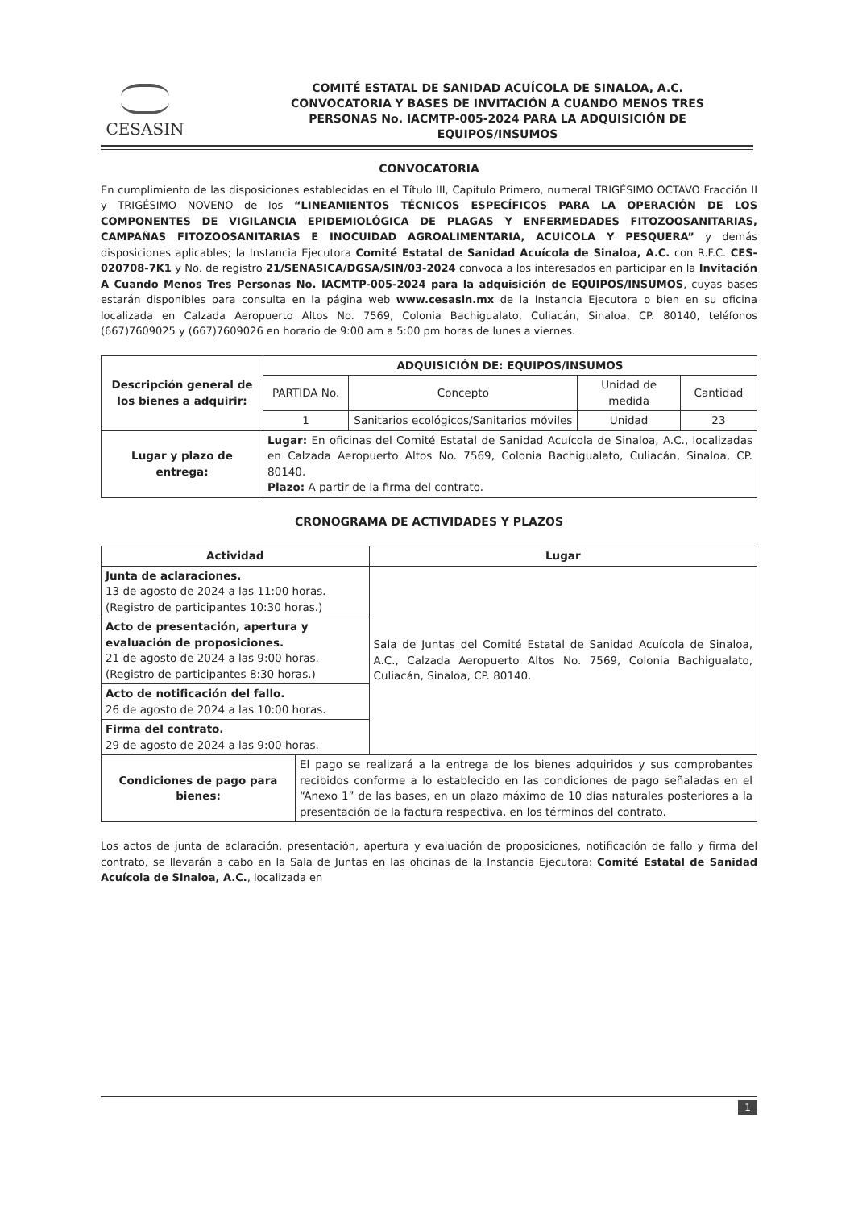CESASIN
COMITÉ ESTATAL DE SANIDAD ACUÍCOLA DE SINALOA, A.C.
CONVOCATORIA Y BASES DE INVITACIÓN A CUANDO MENOS TRES
PERSONAS No. IACMTP-005-2024 PARA LA ADQUISICIÓN DE
EQUIPOS/INSUMOS
CONVOCATORIA
En cumplimiento de las disposiciones establecidas en el Título III, Capítulo Primero, numeral TRIGÉSIMO OCTAVO Fracción II y TRIGÉSIMO NOVENO de los “LINEAMIENTOS TÉCNICOS ESPECÍFICOS PARA LA OPERACIÓN DE LOS COMPONENTES DE VIGILANCIA EPIDEMIOLÓGICA DE PLAGAS Y ENFERMEDADES FITOZOOSANITARIAS, CAMPAÑAS FITOZOOSANITARIAS E INOCUIDAD AGROALIMENTARIA, ACUÍCOLA Y PESQUERA” y demás disposiciones aplicables; la Instancia Ejecutora Comité Estatal de Sanidad Acuícola de Sinaloa, A.C. con R.F.C. CES-020708-7K1 y No. de registro 21/SENASICA/DGSA/SIN/03-2024 convoca a los interesados en participar en la Invitación A Cuando Menos Tres Personas No. IACMTP-005-2024 para la adquisición de EQUIPOS/INSUMOS, cuyas bases estarán disponibles para consulta en la página web www.cesasin.mx de la Instancia Ejecutora o bien en su oficina localizada en Calzada Aeropuerto Altos No. 7569, Colonia Bachigualato, Culiacán, Sinaloa, CP. 80140, teléfonos (667)7609025 y (667)7609026 en horario de 9:00 am a 5:00 pm horas de lunes a viernes.
| Descripción general de los bienes a adquirir: | ADQUISICIÓN DE: EQUIPOS/INSUMOS | | | |
| --- | --- | --- | --- | --- |
| | PARTIDA No. | Concepto | Unidad de medida | Cantidad |
| | 1 | Sanitarios ecológicos/Sanitarios móviles | Unidad | 23 |
| Lugar y plazo de entrega: | Lugar: En oficinas del Comité Estatal de Sanidad Acuícola de Sinaloa, A.C., localizadas en Calzada Aeropuerto Altos No. 7569, Colonia Bachigualato, Culiacán, Sinaloa, CP. 80140. Plazo: A partir de la firma del contrato. | | | |
CRONOGRAMA DE ACTIVIDADES Y PLAZOS
| Actividad | | Lugar |
| --- | --- | --- |
| Junta de aclaraciones. 13 de agosto de 2024 a las 11:00 horas. (Registro de participantes 10:30 horas.) | | Sala de Juntas del Comité Estatal de Sanidad Acuícola de Sinaloa, A.C., Calzada Aeropuerto Altos No. 7569, Colonia Bachigualato, Culiacán, Sinaloa, CP. 80140. |
| Acto de presentación, apertura y evaluación de proposiciones. 21 de agosto de 2024 a las 9:00 horas. (Registro de participantes 8:30 horas.) | | |
| Acto de notificación del fallo. 26 de agosto de 2024 a las 10:00 horas. | | |
| Firma del contrato. 29 de agosto de 2024 a las 9:00 horas. | | |
| Condiciones de pago para bienes: | El pago se realizará a la entrega de los bienes adquiridos y sus comprobantes recibidos conforme a lo establecido en las condiciones de pago señaladas en el “Anexo 1” de las bases, en un plazo máximo de 10 días naturales posteriores a la presentación de la factura respectiva, en los términos del contrato. | |
Los actos de junta de aclaración, presentación, apertura y evaluación de proposiciones, notificación de fallo y firma del contrato, se llevarán a cabo en la Sala de Juntas en las oficinas de la Instancia Ejecutora: Comité Estatal de Sanidad Acuícola de Sinaloa, A.C., localizada en
1